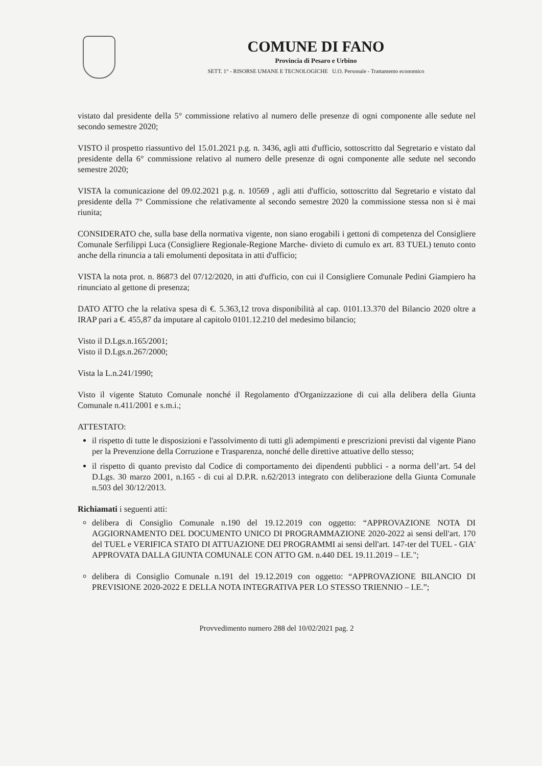COMUNE DI FANO
Provincia di Pesaro e Urbino
SETT. 1° - RISORSE UMANE E TECNOLOGICHE U.O. Personale - Trattamento economico
vistato dal presidente della 5° commissione relativo al numero delle presenze di ogni componente alle sedute nel secondo semestre 2020;
VISTO il prospetto riassuntivo del 15.01.2021 p.g. n. 3436, agli atti d'ufficio, sottoscritto dal Segretario e vistato dal presidente della 6° commissione relativo al numero delle presenze di ogni componente alle sedute nel secondo semestre 2020;
VISTA la comunicazione del 09.02.2021 p.g. n. 10569 , agli atti d'ufficio, sottoscritto dal Segretario e vistato dal presidente della 7° Commissione che relativamente al secondo semestre 2020 la commissione stessa non si è mai riunita;
CONSIDERATO che, sulla base della normativa vigente, non siano erogabili i gettoni di competenza del Consigliere Comunale Serfilippi Luca (Consigliere Regionale-Regione Marche- divieto di cumulo ex art. 83 TUEL) tenuto conto anche della rinuncia a tali emolumenti depositata in atti d'ufficio;
VISTA la nota prot. n. 86873 del 07/12/2020, in atti d'ufficio, con cui il Consigliere Comunale Pedini Giampiero ha rinunciato al gettone di presenza;
DATO ATTO che la relativa spesa di €. 5.363,12 trova disponibilità al cap. 0101.13.370 del Bilancio 2020 oltre a IRAP pari a €. 455,87 da imputare al capitolo 0101.12.210 del medesimo bilancio;
Visto il D.Lgs.n.165/2001;
Visto il D.Lgs.n.267/2000;
Vista la L.n.241/1990;
Visto il vigente Statuto Comunale nonché il Regolamento d'Organizzazione di cui alla delibera della Giunta Comunale n.411/2001 e s.m.i.;
ATTESTATO:
il rispetto di tutte le disposizioni e l'assolvimento di tutti gli adempimenti e prescrizioni previsti dal vigente Piano per la Prevenzione della Corruzione e Trasparenza, nonché delle direttive attuative dello stesso;
il rispetto di quanto previsto dal Codice di comportamento dei dipendenti pubblici - a norma dell’art. 54 del D.Lgs. 30 marzo 2001, n.165 - di cui al D.P.R. n.62/2013 integrato con deliberazione della Giunta Comunale n.503 del 30/12/2013.
Richiamati i seguenti atti:
delibera di Consiglio Comunale n.190 del 19.12.2019 con oggetto: “APPROVAZIONE NOTA DI AGGIORNAMENTO DEL DOCUMENTO UNICO DI PROGRAMMAZIONE 2020-2022 ai sensi dell'art. 170 del TUEL e VERIFICA STATO DI ATTUAZIONE DEI PROGRAMMI ai sensi dell'art. 147-ter del TUEL - GIA' APPROVATA DALLA GIUNTA COMUNALE CON ATTO GM. n.440 DEL 19.11.2019 – I.E.";
delibera di Consiglio Comunale n.191 del 19.12.2019 con oggetto: “APPROVAZIONE BILANCIO DI PREVISIONE 2020-2022 E DELLA NOTA INTEGRATIVA PER LO STESSO TRIENNIO – I.E.”;
Provvedimento numero 288 del 10/02/2021 pag. 2